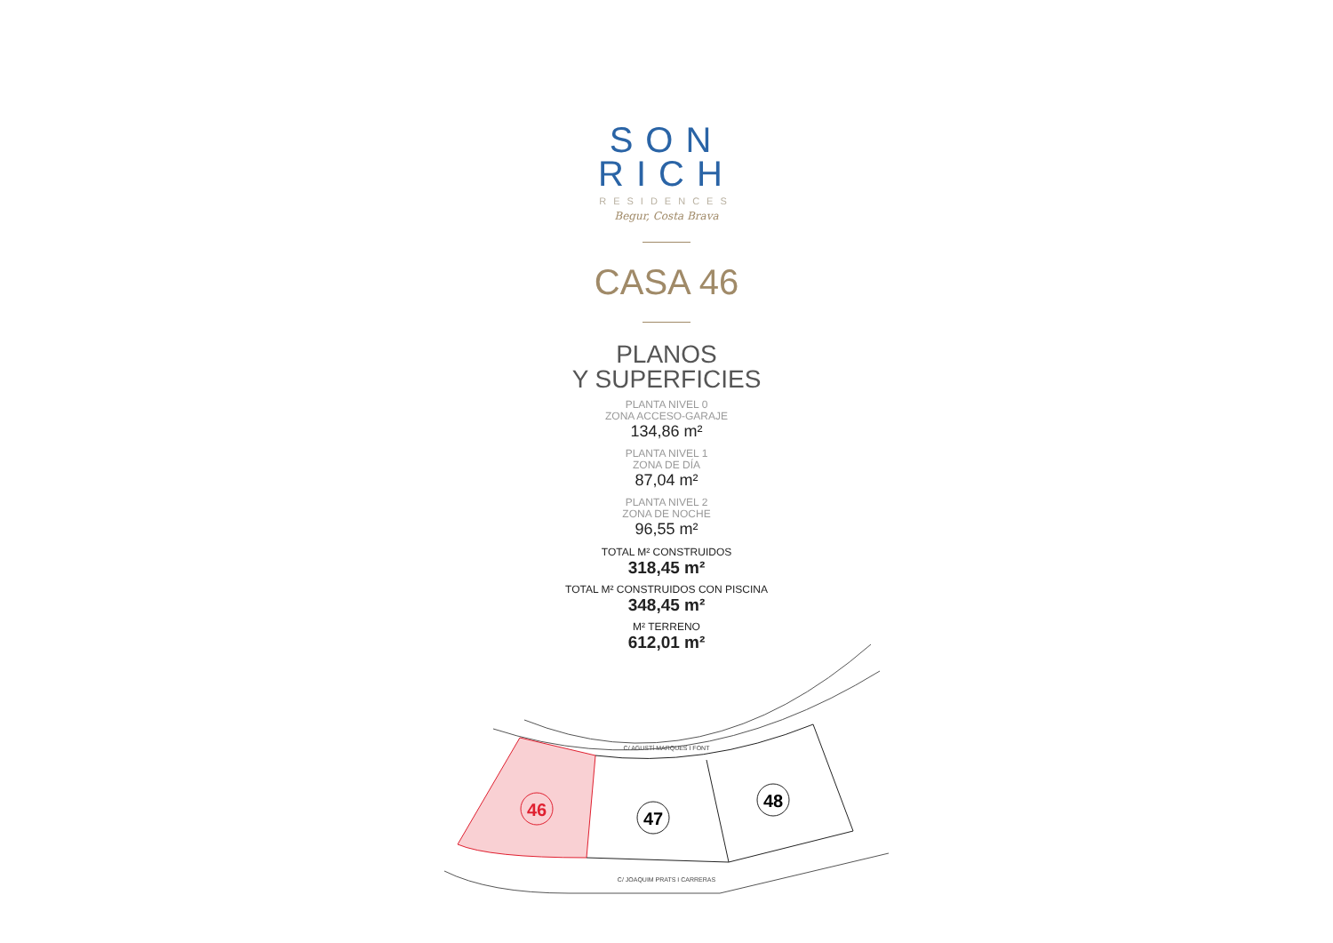SON
RICH
RESIDENCES
Begur, Costa Brava
CASA 46
PLANOS
Y SUPERFICIES
PLANTA NIVEL 0
ZONA ACCESO-GARAJE
134,86 m²
PLANTA NIVEL 1
ZONA DE DÍA
87,04 m²
PLANTA NIVEL 2
ZONA DE NOCHE
96,55 m²
TOTAL M² CONSTRUIDOS
318,45 m²
TOTAL M² CONSTRUIDOS CON PISCINA
348,45 m²
M² TERRENO
612,01 m²
46
47
48
C/ AGUSTÍ MARQUES I FONT
C/ JOAQUIM PRATS I CARRERAS